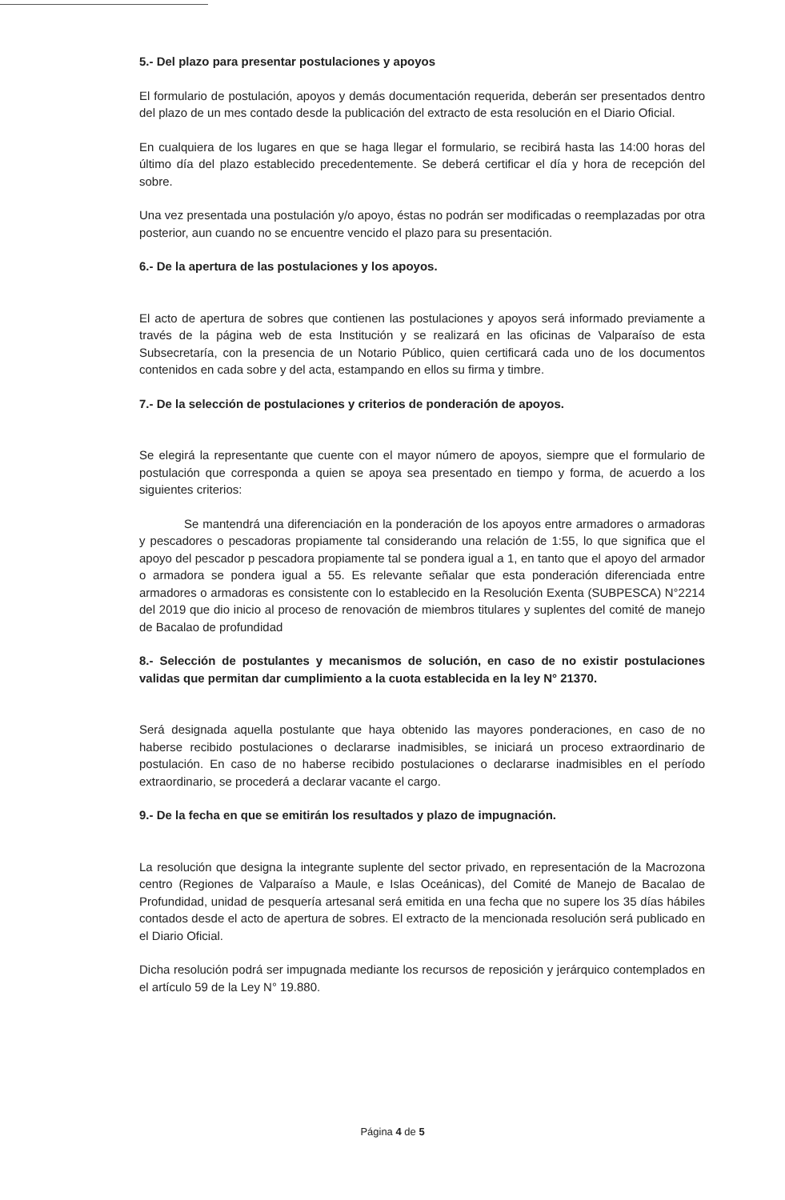5.- Del plazo para presentar postulaciones y apoyos
El formulario de postulación, apoyos y demás documentación requerida, deberán ser presentados dentro del plazo de un mes contado desde la publicación del extracto de esta resolución en el Diario Oficial.
En cualquiera de los lugares en que se haga llegar el formulario, se recibirá hasta las 14:00 horas del último día del plazo establecido precedentemente. Se deberá certificar el día y hora de recepción del sobre.
Una vez presentada una postulación y/o apoyo, éstas no podrán ser modificadas o reemplazadas por otra posterior, aun cuando no se encuentre vencido el plazo para su presentación.
6.- De la apertura de las postulaciones y los apoyos.
El acto de apertura de sobres que contienen las postulaciones y apoyos será informado previamente a través de la página web de esta Institución y se realizará en las oficinas de Valparaíso de esta Subsecretaría, con la presencia de un Notario Público, quien certificará cada uno de los documentos contenidos en cada sobre y del acta, estampando en ellos su firma y timbre.
7.- De la selección de postulaciones y criterios de ponderación de apoyos.
Se elegirá la representante que cuente con el mayor número de apoyos, siempre que el formulario de postulación que corresponda a quien se apoya sea presentado en tiempo y forma, de acuerdo a los siguientes criterios:
Se mantendrá una diferenciación en la ponderación de los apoyos entre armadores o armadoras y pescadores o pescadoras propiamente tal considerando una relación de 1:55, lo que significa que el apoyo del pescador p pescadora propiamente tal se pondera igual a 1, en tanto que el apoyo del armador o armadora se pondera igual a 55. Es relevante señalar que esta ponderación diferenciada entre armadores o armadoras es consistente con lo establecido en la Resolución Exenta (SUBPESCA) N°2214 del 2019 que dio inicio al proceso de renovación de miembros titulares y suplentes del comité de manejo de Bacalao de profundidad
8.- Selección de postulantes y mecanismos de solución, en caso de no existir postulaciones validas que permitan dar cumplimiento a la cuota establecida en la ley N° 21370.
Será designada aquella postulante que haya obtenido las mayores ponderaciones, en caso de no haberse recibido postulaciones o declararse inadmisibles, se iniciará un proceso extraordinario de postulación. En caso de no haberse recibido postulaciones o declararse inadmisibles en el período extraordinario, se procederá a declarar vacante el cargo.
9.- De la fecha en que se emitirán los resultados y plazo de impugnación.
La resolución que designa la integrante suplente del sector privado, en representación de la Macrozona centro (Regiones de Valparaíso a Maule, e Islas Oceánicas), del Comité de Manejo de Bacalao de Profundidad, unidad de pesquería artesanal será emitida en una fecha que no supere los 35 días hábiles contados desde el acto de apertura de sobres. El extracto de la mencionada resolución será publicado en el Diario Oficial.
Dicha resolución podrá ser impugnada mediante los recursos de reposición y jerárquico contemplados en el artículo 59 de la Ley N° 19.880.
Página 4 de 5